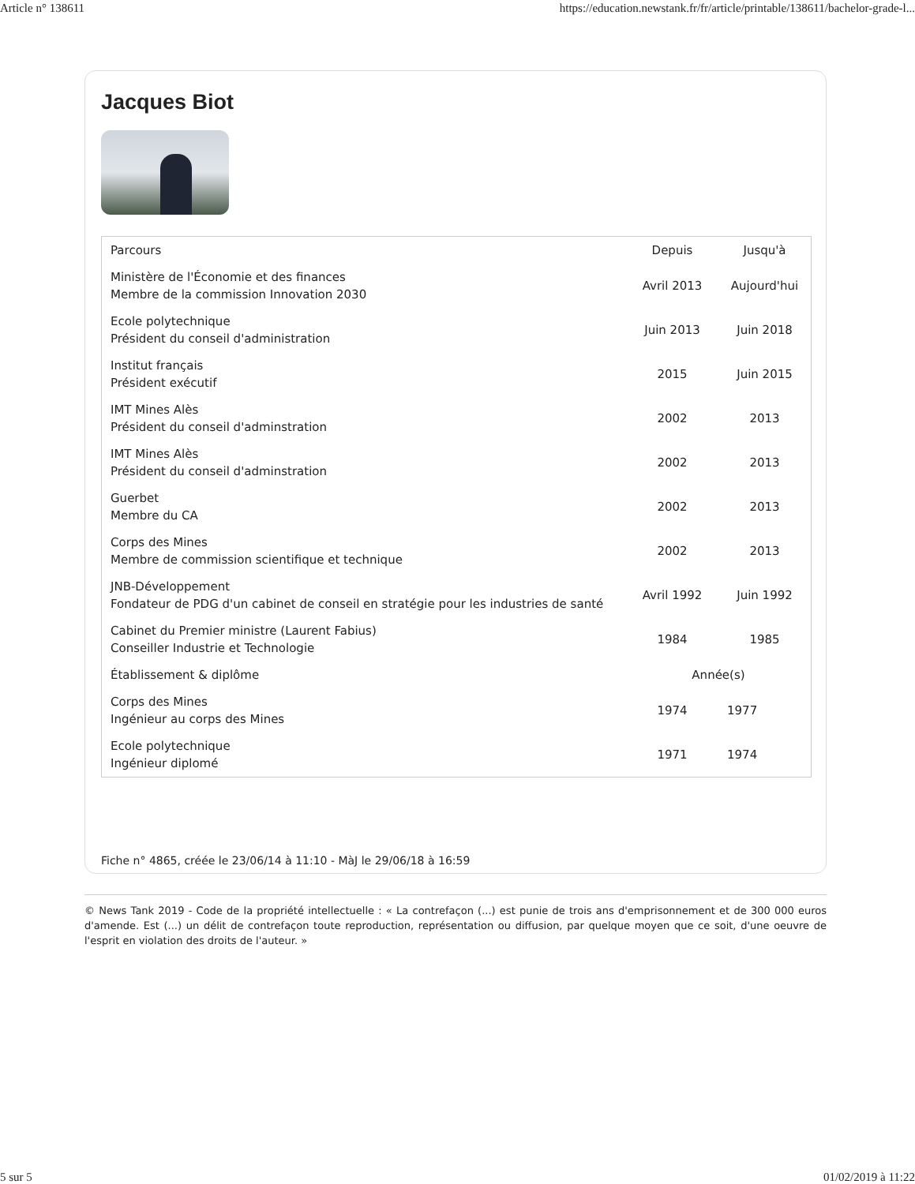Article n° 138611 https://education.newstank.fr/fr/article/printable/138611/bachelor-grade-l...
Jacques Biot
| Parcours | Depuis | Jusqu'à |
| --- | --- | --- |
| Ministère de l'Économie et des finances Membre de la commission Innovation 2030 | Avril 2013 | Aujourd'hui |
| Ecole polytechnique Président du conseil d'administration | Juin 2013 | Juin 2018 |
| Institut français Président exécutif | 2015 | Juin 2015 |
| IMT Mines Alès Président du conseil d'adminstration | 2002 | 2013 |
| IMT Mines Alès Président du conseil d'adminstration | 2002 | 2013 |
| Guerbet Membre du CA | 2002 | 2013 |
| Corps des Mines Membre de commission scientifique et technique | 2002 | 2013 |
| JNB-Développement Fondateur de PDG d'un cabinet de conseil en stratégie pour les industries de santé | Avril 1992 | Juin 1992 |
| Cabinet du Premier ministre (Laurent Fabius) Conseiller Industrie et Technologie | 1984 | 1985 |
| Établissement & diplôme | Année(s) | |
| Corps des Mines Ingénieur au corps des Mines | 1974 | 1977 |
| Ecole polytechnique Ingénieur diplomé | 1971 | 1974 |
Fiche n° 4865, créée le 23/06/14 à 11:10 - MàJ le 29/06/18 à 16:59
© News Tank 2019 - Code de la propriété intellectuelle : « La contrefaçon (...) est punie de trois ans d'emprisonnement et de 300 000 euros d'amende. Est (...) un délit de contrefaçon toute reproduction, représentation ou diffusion, par quelque moyen que ce soit, d'une oeuvre de l'esprit en violation des droits de l'auteur. »
5 sur 5 01/02/2019 à 11:22